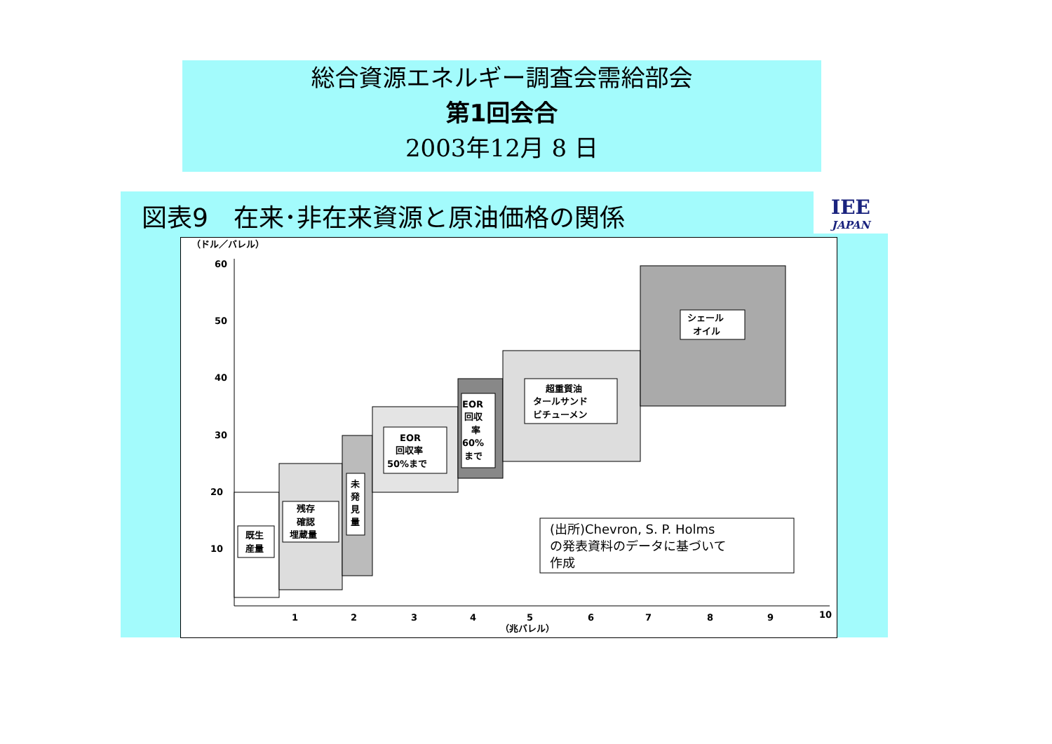総合資源エネルギー調査会需給部会
第1回会合
2003年12月 8 日
図表9　在来･非在来資源と原油価格の関係
IEE
JAPAN
（ドル／バレル）
60
50
40
30
20
10
既生
産量
残存
確認
埋蔵量
未
発
見
量
EOR
回収率
50%まで
EOR
回収
率
60%
まで
超重質油
タールサンド
ビチューメン
シェール
オイル
(出所)Chevron, S. P. Holms
の発表資料のデータに基づいて
作成
1
2
3
4
5
6
7
8
9
10
（兆バレル）